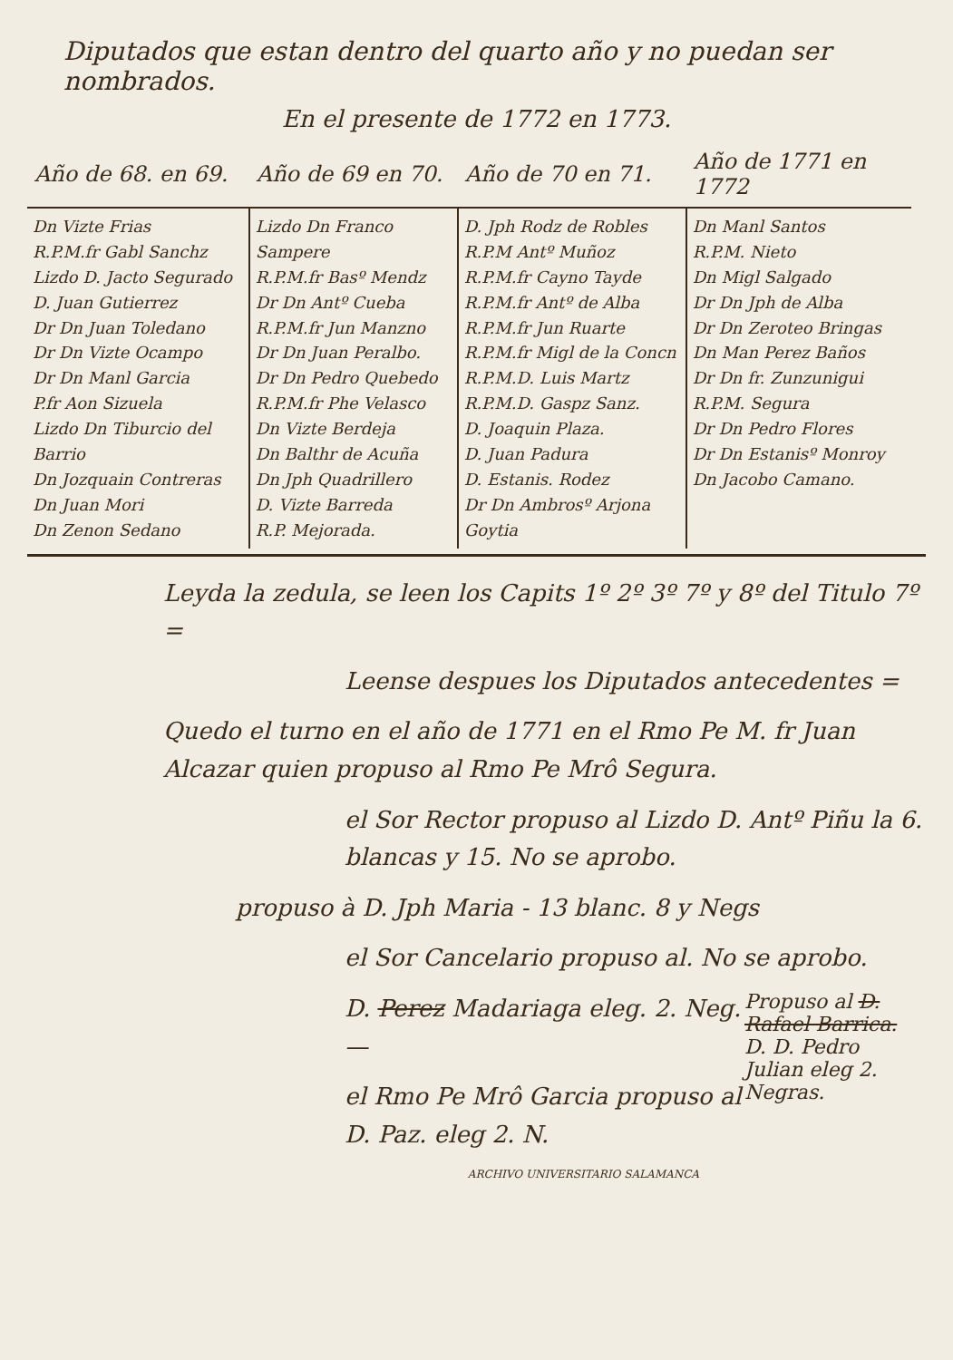Diputados que estan dentro del quarto año y no puedan ser nombrados.
En el presente de 1772 en 1773.
| Año de 68. en 69. | Año de 69 en 70. | Año de 70 en 71. | Año de 1771 en 1772 |
| --- | --- | --- | --- |
| Dn Vizte Frias R.P.M.fr Gabl Sanchz Lizdo D. Jacto Segurado D. Juan Gutierrez Dr Dn Juan Toledano Dr Dn Vizte Ocampo Dr Dn Manl Garcia P.fr Aon Sizuela Lizdo Dn Tiburcio del Barrio Dn Jozquain Contreras Dn Juan Mori Dn Zenon Sedano | Lizdo Dn Franco Sampere R.P.M.fr Basº Mendz Dr Dn Antº Cueba R.P.M.fr Jun Manzno Dr Dn Juan Peralbo. Dr Dn Pedro Quebedo R.P.M.fr Phe Velasco Dn Vizte Berdeja Dn Balthr de Acuña Dn Jph Quadrillero D. Vizte Barreda R.P. Mejorada. | D. Jph Rodz de Robles R.P.M Antº Muñoz R.P.M.fr Cayno Tayde R.P.M.fr Antº de Alba R.P.M.fr Jun Ruarte R.P.M.fr Migl de la Concn R.P.M.D. Luis Martz R.P.M.D. Gaspz Sanz. D. Joaquin Plaza. D. Juan Padura D. Estanis. Rodez Dr Dn Ambrosº Arjona Goytia | Dn Manl Santos R.P.M. Nieto Dn Migl Salgado Dr Dn Jph de Alba Dr Dn Zeroteo Bringas Dn Man Perez Baños Dr Dn fr. Zunzunigui R.P.M. Segura Dr Dn Pedro Flores Dr Dn Estanisº Monroy Dn Jacobo Camano. |
Leyda la zedula, se leen los Capits 1º 2º 3º 7º y 8º del Titulo 7º =
Leense despues los Diputados antecedentes =
Quedo el turno en el año de 1771 en el Rmo Pe M. fr Juan Alcazar quien propuso al Rmo Pe Mrô Segura.
el Sor Rector propuso al Lizdo D. Antº Piñu la 6. blancas y 15. No se aprobo.
propuso à D. Jph Maria - 13 blanc. 8 y Negs
el Sor Cancelario propuso al. No se aprobo.
Propuso al D. Rafael Barrica. D. D. Pedro Julian eleg 2. Negras.
D. Perez Madariaga eleg. 2. Neg. —
el Rmo Pe Mrô Garcia propuso al D. Paz. eleg 2. N.
ARCHIVO UNIVERSITARIO SALAMANCA